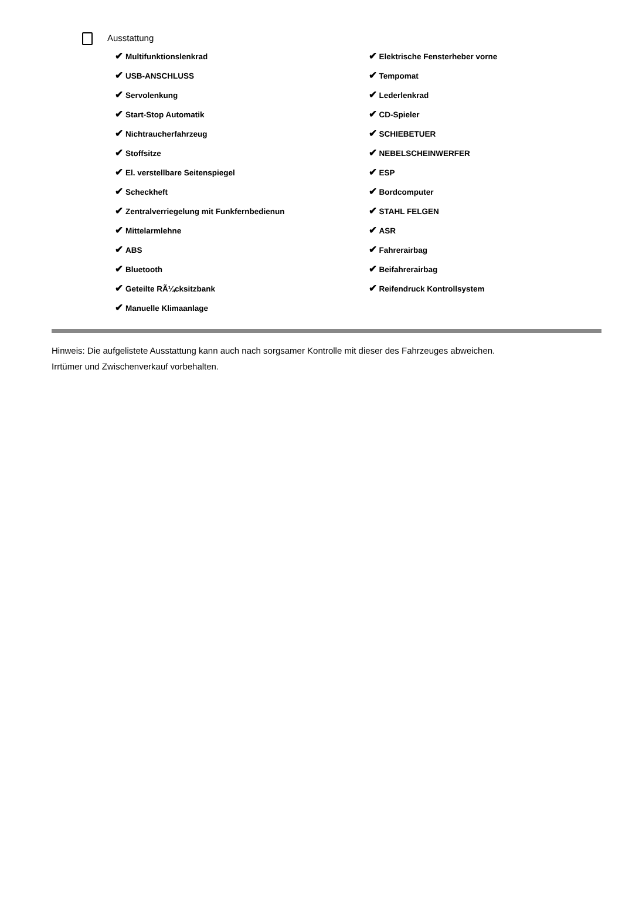Ausstattung
✔ Multifunktionslenkrad
✔ USB-ANSCHLUSS
✔ Servolenkung
✔ Start-Stop Automatik
✔ Nichtraucherfahrzeug
✔ Stoffsitze
✔ El. verstellbare Seitenspiegel
✔ Scheckheft
✔ Zentralverriegelung mit Funkfernbedienun
✔ Mittelarmlehne
✔ ABS
✔ Bluetooth
✔ Geteilte RÃ¼cksitzbank
✔ Manuelle Klimaanlage
✔ Elektrische Fensterheber vorne
✔ Tempomat
✔ Lederlenkrad
✔ CD-Spieler
✔ SCHIEBETUER
✔ NEBELSCHEINWERFER
✔ ESP
✔ Bordcomputer
✔ STAHL FELGEN
✔ ASR
✔ Fahrerairbag
✔ Beifahrerairbag
✔ Reifendruck Kontrollsystem
Hinweis: Die aufgelistete Ausstattung kann auch nach sorgsamer Kontrolle mit dieser des Fahrzeuges abweichen. Irrtümer und Zwischenverkauf vorbehalten.